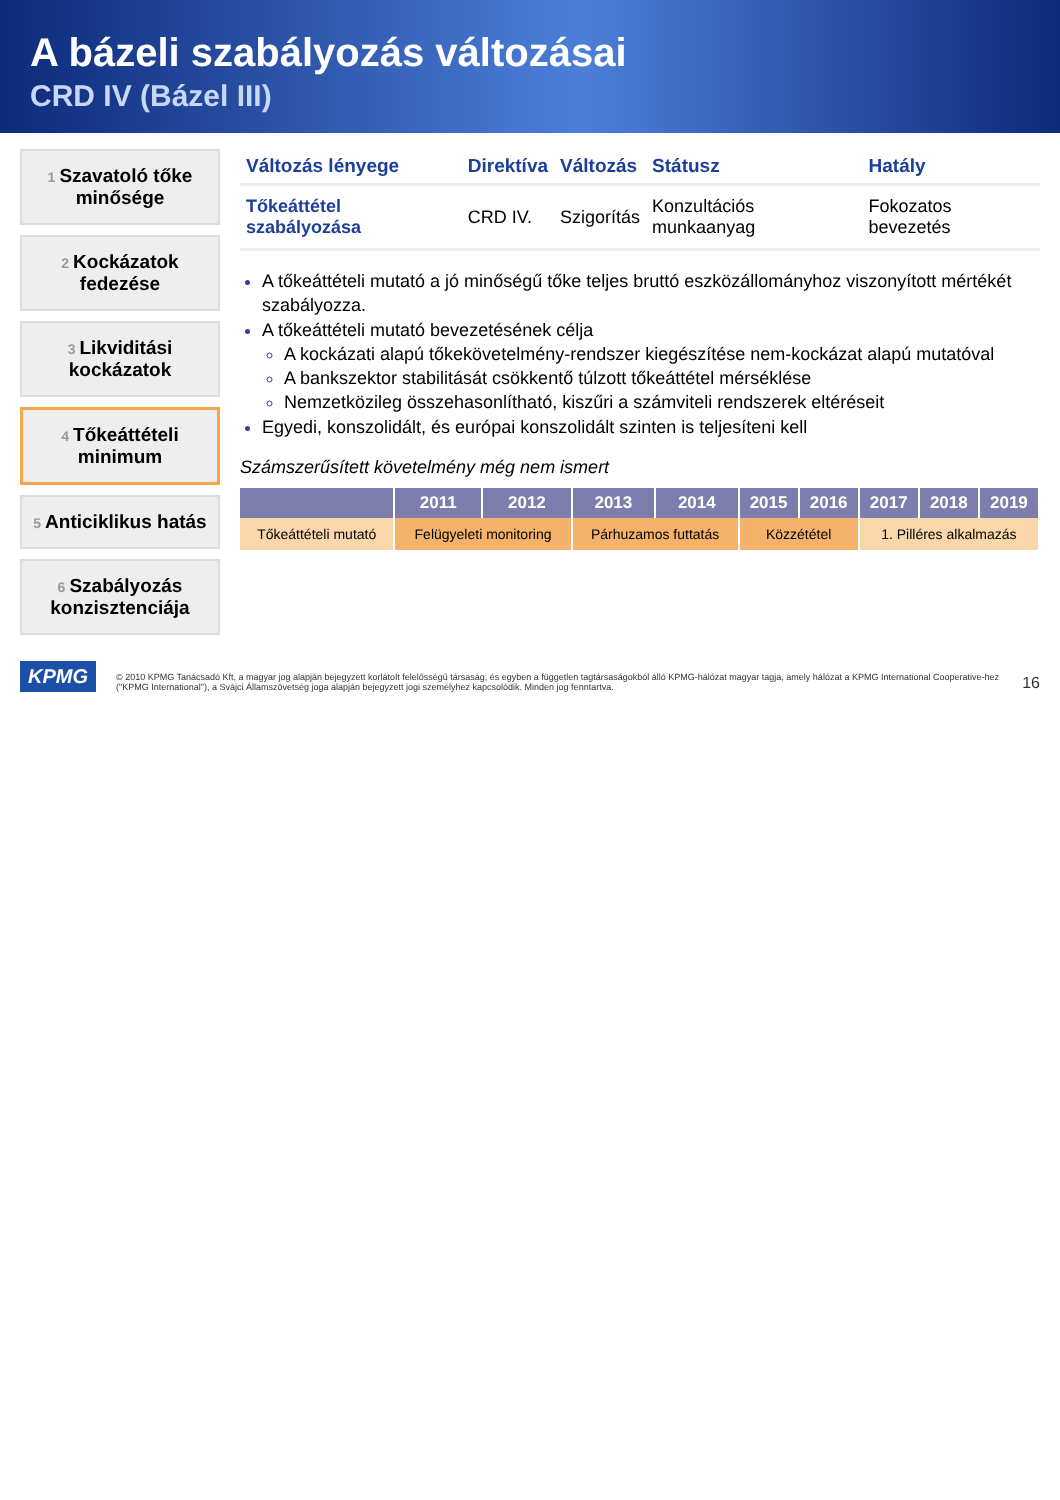A bázeli szabályozás változásai
CRD IV (Bázel III)
1 Szavatoló tőke minősége
2 Kockázatok fedezése
3 Likviditási kockázatok
4 Tőkeáttételi minimum
5 Anticiklikus hatás
6 Szabályozás konzisztenciája
| Változás lényege | Direktíva | Változás | Státusz | Hatály |
| --- | --- | --- | --- | --- |
| Tőkeáttétel szabályozása | CRD IV. | Szigorítás | Konzultációs munkaanyag | Fokozatos bevezetés |
A tőkeáttételi mutató a jó minőségű tőke teljes bruttó eszközállományhoz viszonyított mértékét szabályozza.
A tőkeáttételi mutató bevezetésének célja
A kockázati alapú tőkekövetelmény-rendszer kiegészítése nem-kockázat alapú mutatóval
A bankszektor stabilitását csökkentő túlzott tőkeáttétel mérséklése
Nemzetközileg összehasonlítható, kiszűri a számviteli rendszerek eltéréseit
Egyedi, konszolidált, és európai konszolidált szinten is teljesíteni kell
Számszerűsített követelmény még nem ismert
| | 2011 | 2012 | 2013 | 2014 | 2015 | 2016 | 2017 | 2018 | 2019 |
| --- | --- | --- | --- | --- | --- | --- | --- | --- | --- |
| Tőkeáttételi mutató | Felügyeleti monitoring | | Párhuzamos futtatás | | Közzététel | | 1. Pilléres alkalmazás | | |
KPMG
© 2010 KPMG Tanácsadó Kft, a magyar jog alapján bejegyzett korlátolt felelősségű társaság, és egyben a független tagtársaságokból álló KPMG-hálózat magyar tagja, amely hálózat a KPMG International Cooperative-hez ("KPMG International"), a Svájci Államszövetség joga alapján bejegyzett jogi személyhez kapcsolódik. Minden jog fenntartva.
16